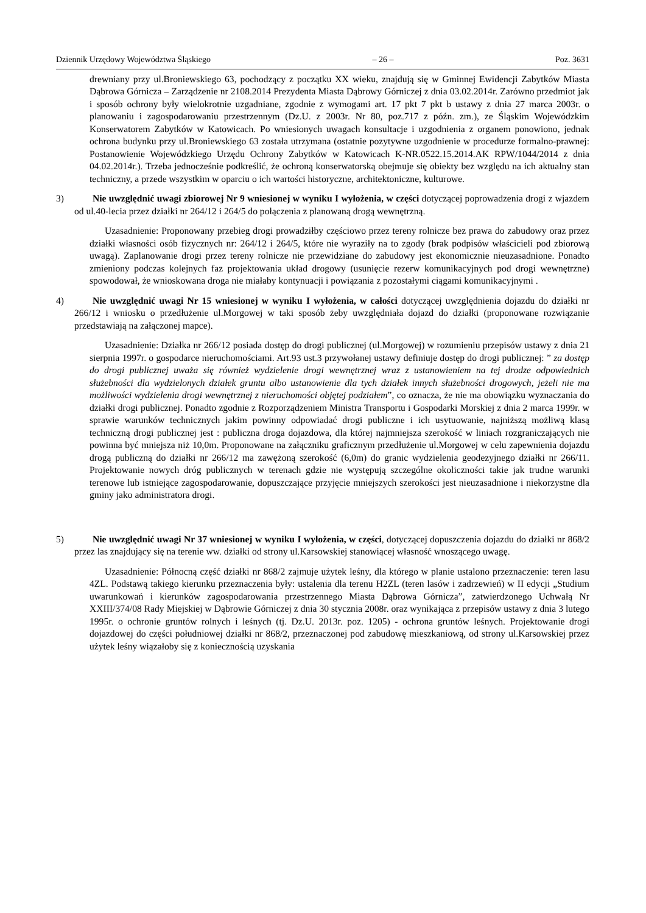Dziennik Urzędowy Województwa Śląskiego – 26 – Poz. 3631
drewniany przy ul.Broniewskiego 63, pochodzący z początku XX wieku, znajdują się w Gminnej Ewidencji Zabytków Miasta Dąbrowa Górnicza – Zarządzenie nr 2108.2014 Prezydenta Miasta Dąbrowy Górniczej z dnia 03.02.2014r. Zarówno przedmiot jak i sposób ochrony były wielokrotnie uzgadniane, zgodnie z wymogami art. 17 pkt 7 pkt b ustawy z dnia 27 marca 2003r. o planowaniu i zagospodarowaniu przestrzennym (Dz.U. z 2003r. Nr 80, poz.717 z późn. zm.), ze Śląskim Wojewódzkim Konserwatorem Zabytków w Katowicach. Po wniesionych uwagach konsultacje i uzgodnienia z organem ponowiono, jednak ochrona budynku przy ul.Broniewskiego 63 została utrzymana (ostatnie pozytywne uzgodnienie w procedurze formalno-prawnej: Postanowienie Wojewódzkiego Urzędu Ochrony Zabytków w Katowicach K-NR.0522.15.2014.AK RPW/1044/2014 z dnia 04.02.2014r.). Trzeba jednocześnie podkreślić, że ochroną konserwatorską obejmuje się obiekty bez względu na ich aktualny stan techniczny, a przede wszystkim w oparciu o ich wartości historyczne, architektoniczne, kulturowe.
3) Nie uwzględnić uwagi zbiorowej Nr 9 wniesionej w wyniku I wyłożenia, w części dotyczącej poprowadzenia drogi z wjazdem od ul.40-lecia przez działki nr 264/12 i 264/5 do połączenia z planowaną drogą wewnętrzną.
Uzasadnienie: Proponowany przebieg drogi prowadziłby częściowo przez tereny rolnicze bez prawa do zabudowy oraz przez działki własności osób fizycznych nr: 264/12 i 264/5, które nie wyraziły na to zgody (brak podpisów właścicieli pod zbiorową uwagą). Zaplanowanie drogi przez tereny rolnicze nie przewidziane do zabudowy jest ekonomicznie nieuzasadnione. Ponadto zmieniony podczas kolejnych faz projektowania układ drogowy (usunięcie rezerw komunikacyjnych pod drogi wewnętrzne) spowodował, że wnioskowana droga nie miałaby kontynuacji i powiązania z pozostałymi ciągami komunikacyjnymi .
4) Nie uwzględnić uwagi Nr 15 wniesionej w wyniku I wyłożenia, w całości dotyczącej uwzględnienia dojazdu do działki nr 266/12 i wniosku o przedłużenie ul.Morgowej w taki sposób żeby uwzględniała dojazd do działki (proponowane rozwiązanie przedstawiają na załączonej mapce).
Uzasadnienie: Działka nr 266/12 posiada dostęp do drogi publicznej (ul.Morgowej) w rozumieniu przepisów ustawy z dnia 21 sierpnia 1997r. o gospodarce nieruchomościami. Art.93 ust.3 przywołanej ustawy definiuje dostęp do drogi publicznej: ” za dostęp do drogi publicznej uważa się również wydzielenie drogi wewnętrznej wraz z ustanowieniem na tej drodze odpowiednich służebności dla wydzielonych działek gruntu albo ustanowienie dla tych działek innych służebności drogowych, jeżeli nie ma możliwości wydzielenia drogi wewnętrznej z nieruchomości objętej podziałem”, co oznacza, że nie ma obowiązku wyznaczania do działki drogi publicznej. Ponadto zgodnie z Rozporządzeniem Ministra Transportu i Gospodarki Morskiej z dnia 2 marca 1999r. w sprawie warunków technicznych jakim powinny odpowiadać drogi publiczne i ich usytuowanie, najniższą możliwą klasą techniczną drogi publicznej jest : publiczna droga dojazdowa, dla której najmniejsza szerokość w liniach rozgraniczających nie powinna być mniejsza niż 10,0m. Proponowane na załączniku graficznym przedłużenie ul.Morgowej w celu zapewnienia dojazdu drogą publiczną do działki nr 266/12 ma zawężoną szerokość (6,0m) do granic wydzielenia geodezyjnego działki nr 266/11. Projektowanie nowych dróg publicznych w terenach gdzie nie występują szczególne okoliczności takie jak trudne warunki terenowe lub istniejące zagospodarowanie, dopuszczające przyjęcie mniejszych szerokości jest nieuzasadnione i niekorzystne dla gminy jako administratora drogi.
5) Nie uwzględnić uwagi Nr 37 wniesionej w wyniku I wyłożenia, w części, dotyczącej dopuszczenia dojazdu do działki nr 868/2 przez las znajdujący się na terenie ww. działki od strony ul.Karsowskiej stanowiącej własność wnoszącego uwagę.
Uzasadnienie: Północną część działki nr 868/2 zajmuje użytek leśny, dla którego w planie ustalono przeznaczenie: teren lasu 4ZL. Podstawą takiego kierunku przeznaczenia były: ustalenia dla terenu H2ZL (teren lasów i zadrzewień) w II edycji „Studium uwarunkowań i kierunków zagospodarowania przestrzennego Miasta Dąbrowa Górnicza”, zatwierdzonego Uchwałą Nr XXIII/374/08 Rady Miejskiej w Dąbrowie Górniczej z dnia 30 stycznia 2008r. oraz wynikająca z przepisów ustawy z dnia 3 lutego 1995r. o ochronie gruntów rolnych i leśnych (tj. Dz.U. 2013r. poz. 1205) - ochrona gruntów leśnych. Projektowanie drogi dojazdowej do części południowej działki nr 868/2, przeznaczonej pod zabudowę mieszkaniową, od strony ul.Karsowskiej przez użytek leśny wiązałoby się z koniecznością uzyskania